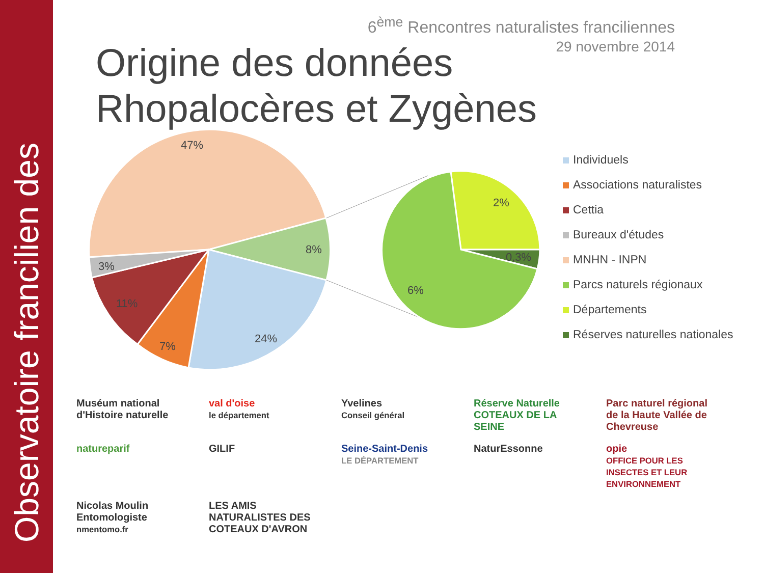Observatoire francilien des
6<sup>ème</sup> Rencontres naturalistes franciliennes
29 novembre 2014
Origine des données
Rhopalocères et Zygènes
47%
8%
24%
7%
11%
3%
2%
0,3%
6%
Individuels
Associations naturalistes
Cettia
Bureaux d'études
MNHN - INPN
Parcs naturels régionaux
Départements
Réserves naturelles nationales
Muséum national d'Histoire naturelle
val d'oise
le département
Yvelines
Conseil général
Réserve Naturelle COTEAUX DE LA SEINE
Parc naturel régional de la Haute Vallée de Chevreuse
natureparif
GILIF
Seine-Saint-Denis
LE DÉPARTEMENT
NaturEssonne
opie
OFFICE POUR LES INSECTES ET LEUR ENVIRONNEMENT
Nicolas Moulin Entomologiste
nmentomo.fr
LES AMIS NATURALISTES DES COTEAUX D'AVRON